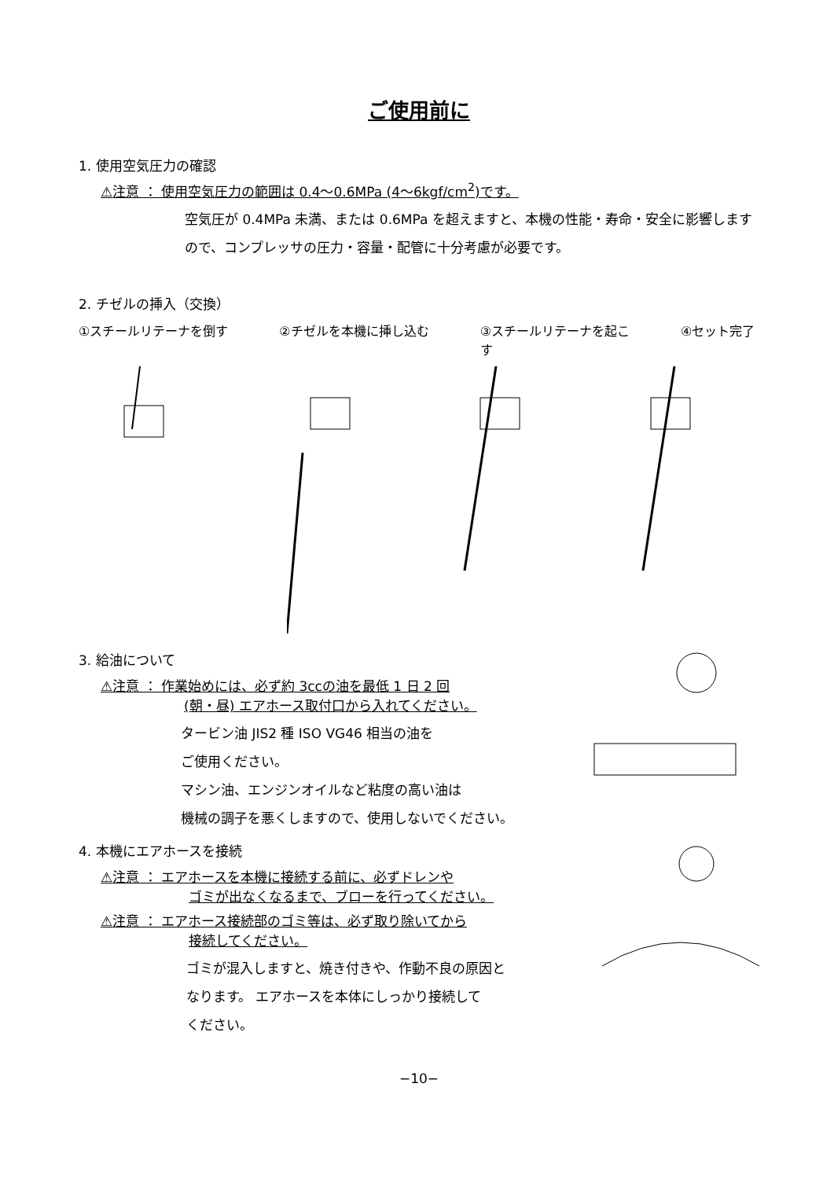ご使用前に
1. 使用空気圧力の確認
⚠注意 ： 使用空気圧力の範囲は 0.4〜0.6MPa (4〜6kgf/cm<sup>2</sup>)です。
空気圧が 0.4MPa 未満、または 0.6MPa を超えますと、本機の性能・寿命・安全に影響しますので、コンプレッサの圧力・容量・配管に十分考慮が必要です。
2. チゼルの挿入（交換）
①スチールリテーナを倒す ②チゼルを本機に挿し込む ③スチールリテーナを起こす
④セット完了
3. 給油について
⚠注意 ： 作業始めには、必ず約 3ccの油を最低 1 日 2 回
(朝・昼) エアホース取付口から入れてください。
タービン油 JIS2 種 ISO VG46 相当の油を
ご使用ください。
マシン油、エンジンオイルなど粘度の高い油は
機械の調子を悪くしますので、使用しないでください。
4. 本機にエアホースを接続
⚠注意 ： エアホースを本機に接続する前に、必ずドレンや
ゴミが出なくなるまで、ブローを行ってください。
⚠注意 ： エアホース接続部のゴミ等は、必ず取り除いてから
接続してください。
ゴミが混入しますと、焼き付きや、作動不良の原因と
なります。 エアホースを本体にしっかり接続して
ください。
−10−